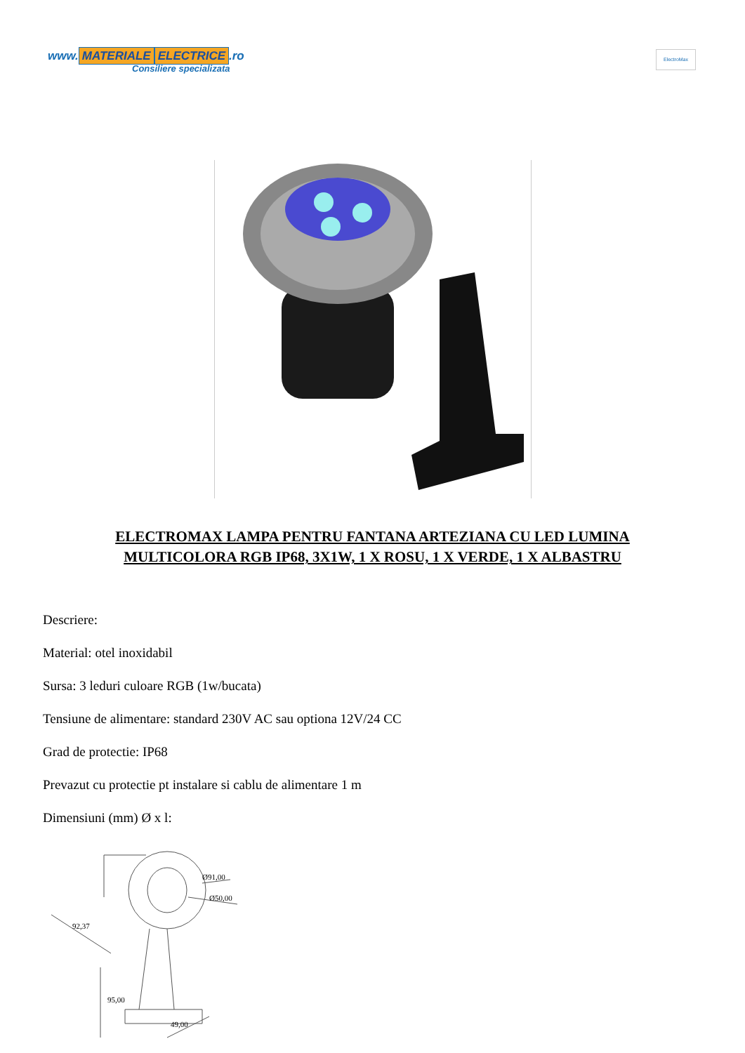www. MATERIALE ELECTRICE.ro
Consiliere specializata
ElectroMax
ELECTROMAX LAMPA PENTRU FANTANA ARTEZIANA CU LED LUMINA MULTICOLORA RGB IP68, 3X1W, 1 X ROSU, 1 X VERDE, 1 X ALBASTRU
Descriere:
Material: otel inoxidabil
Sursa: 3 leduri culoare RGB (1w/bucata)
Tensiune de alimentare: standard 230V AC sau optiona 12V/24 CC
Grad de protectie: IP68
Prevazut cu protectie pt instalare si cablu de alimentare 1 m
Dimensiuni (mm) Ø x l:
Ø91,00
Ø50,00
92,37
95,00
49,00